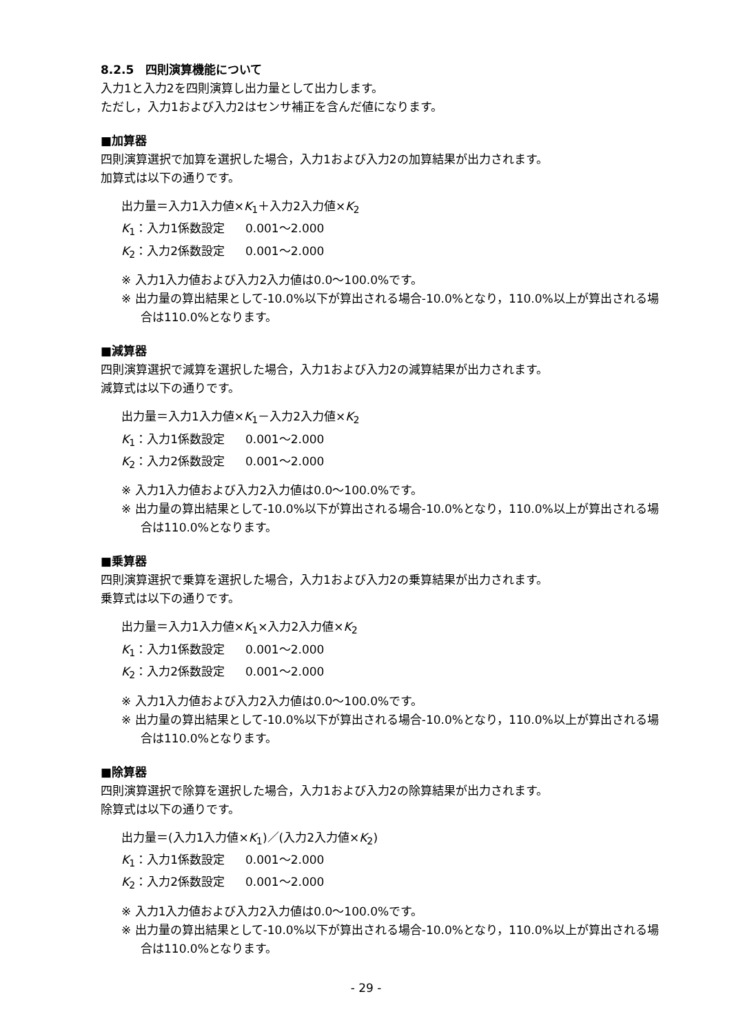8.2.5　四則演算機能について
入力1と入力2を四則演算し出力量として出力します。
ただし，入力1および入力2はセンサ補正を含んだ値になります。
■加算器
四則演算選択で加算を選択した場合，入力1および入力2の加算結果が出力されます。
加算式は以下の通りです。
出力量＝入力1入力値×K<sub>1</sub>＋入力2入力値×K<sub>2</sub>
K<sub>1</sub>：入力1係数設定 0.001～2.000
K<sub>2</sub>：入力2係数設定 0.001～2.000
※ 入力1入力値および入力2入力値は0.0～100.0%です。
※ 出力量の算出結果として-10.0%以下が算出される場合-10.0%となり，110.0%以上が算出される場合は110.0%となります。
■減算器
四則演算選択で減算を選択した場合，入力1および入力2の減算結果が出力されます。
減算式は以下の通りです。
出力量＝入力1入力値×K<sub>1</sub>－入力2入力値×K<sub>2</sub>
K<sub>1</sub>：入力1係数設定 0.001～2.000
K<sub>2</sub>：入力2係数設定 0.001～2.000
※ 入力1入力値および入力2入力値は0.0～100.0%です。
※ 出力量の算出結果として-10.0%以下が算出される場合-10.0%となり，110.0%以上が算出される場合は110.0%となります。
■乗算器
四則演算選択で乗算を選択した場合，入力1および入力2の乗算結果が出力されます。
乗算式は以下の通りです。
出力量＝入力1入力値×K<sub>1</sub>×入力2入力値×K<sub>2</sub>
K<sub>1</sub>：入力1係数設定 0.001～2.000
K<sub>2</sub>：入力2係数設定 0.001～2.000
※ 入力1入力値および入力2入力値は0.0～100.0%です。
※ 出力量の算出結果として-10.0%以下が算出される場合-10.0%となり，110.0%以上が算出される場合は110.0%となります。
■除算器
四則演算選択で除算を選択した場合，入力1および入力2の除算結果が出力されます。
除算式は以下の通りです。
出力量＝(入力1入力値×K<sub>1</sub>)／(入力2入力値×K<sub>2</sub>)
K<sub>1</sub>：入力1係数設定 0.001～2.000
K<sub>2</sub>：入力2係数設定 0.001～2.000
※ 入力1入力値および入力2入力値は0.0～100.0%です。
※ 出力量の算出結果として-10.0%以下が算出される場合-10.0%となり，110.0%以上が算出される場合は110.0%となります。
- 29 -